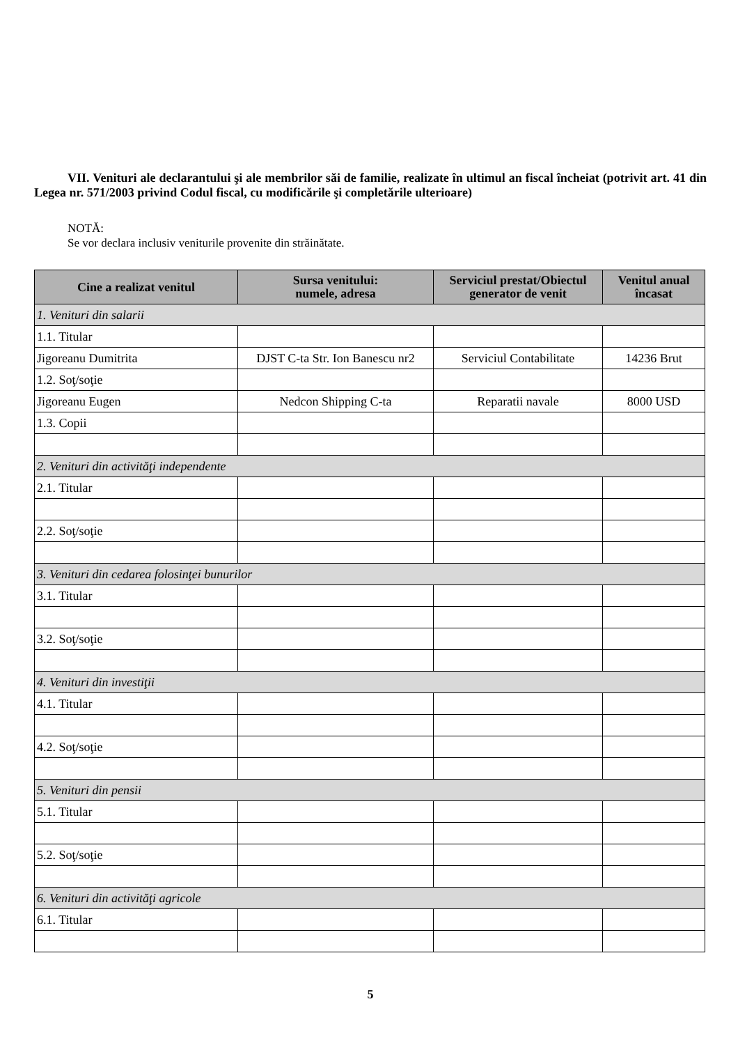VII. Venituri ale declarantului şi ale membrilor săi de familie, realizate în ultimul an fiscal încheiat (potrivit art. 41 din Legea nr. 571/2003 privind Codul fiscal, cu modificările şi completările ulterioare)
NOTĂ:
Se vor declara inclusiv veniturile provenite din străinătate.
| Cine a realizat venitul | Sursa venitului: numele, adresa | Serviciul prestat/Obiectul generator de venit | Venitul anual încasat |
| --- | --- | --- | --- |
| 1. Venituri din salarii | | | |
| 1.1. Titular | | | |
| Jigoreanu Dumitrita | DJST C-ta Str. Ion Banescu nr2 | Serviciul Contabilitate | 14236 Brut |
| 1.2. Soţ/soţie | | | |
| Jigoreanu Eugen | Nedcon Shipping C-ta | Reparatii navale | 8000 USD |
| 1.3. Copii | | | |
| 2. Venituri din activităţi independente | | | |
| 2.1. Titular | | | |
| 2.2. Soţ/soţie | | | |
| 3. Venituri din cedarea folosinţei bunurilor | | | |
| 3.1. Titular | | | |
| 3.2. Soţ/soţie | | | |
| 4. Venituri din investiţii | | | |
| 4.1. Titular | | | |
| 4.2. Soţ/soţie | | | |
| 5. Venituri din pensii | | | |
| 5.1. Titular | | | |
| 5.2. Soţ/soţie | | | |
| 6. Venituri din activităţi agricole | | | |
| 6.1. Titular | | | |
5